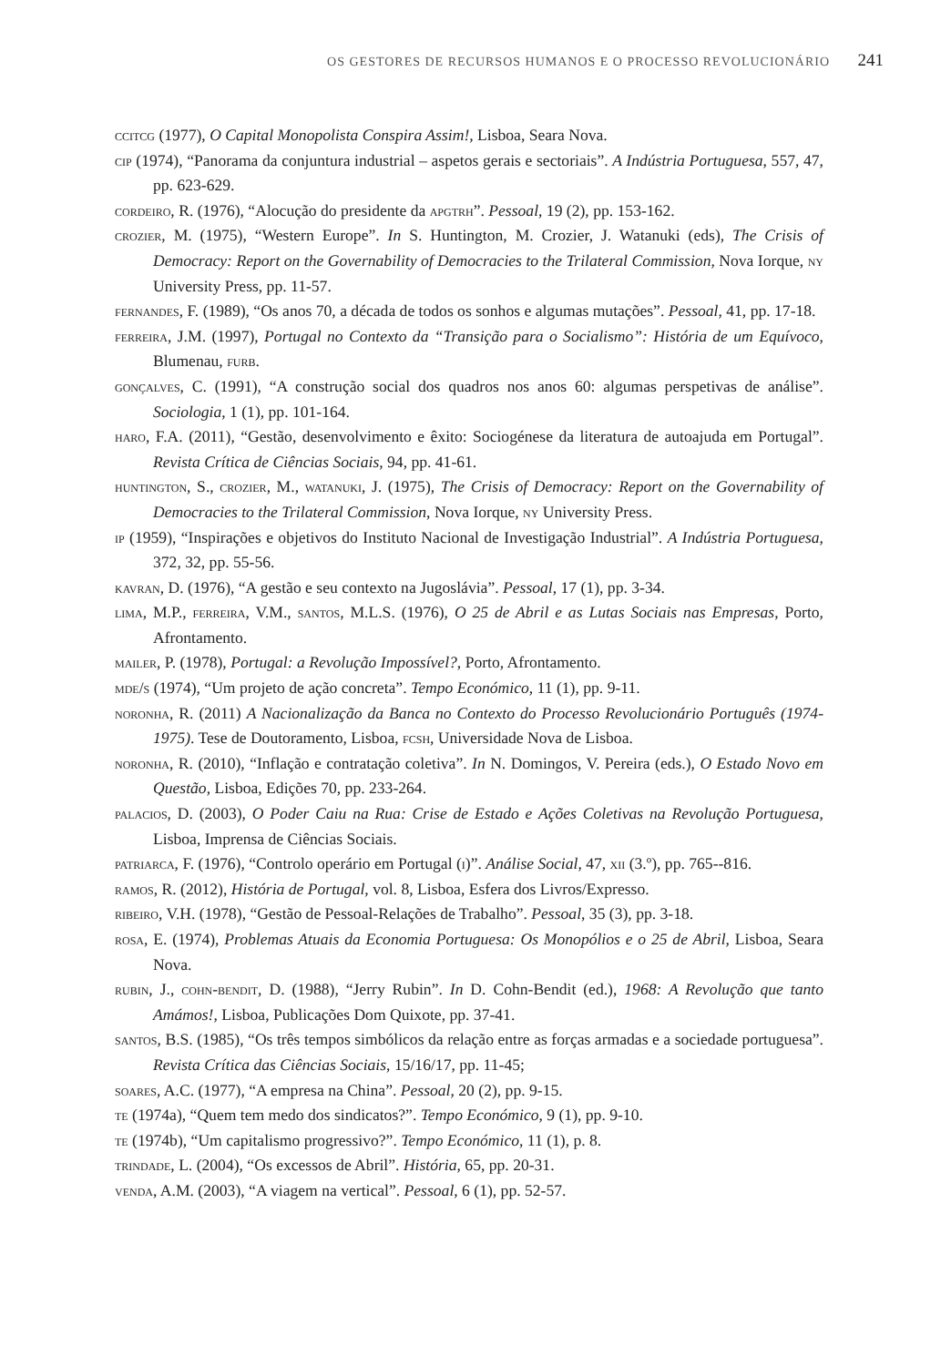OS GESTORES DE RECURSOS HUMANOS E O PROCESSO REVOLUCIONÁRIO 241
ccitcg (1977), O Capital Monopolista Conspira Assim!, Lisboa, Seara Nova.
cip (1974), “Panorama da conjuntura industrial – aspetos gerais e sectoriais”. A Indústria Portuguesa, 557, 47, pp. 623-629.
cordeiro, R. (1976), “Alocução do presidente da apgtrh”. Pessoal, 19 (2), pp. 153-162.
crozier, M. (1975), “Western Europe”. In S. Huntington, M. Crozier, J. Watanuki (eds), The Crisis of Democracy: Report on the Governability of Democracies to the Trilateral Commission, Nova Iorque, ny University Press, pp. 11-57.
fernandes, F. (1989), “Os anos 70, a década de todos os sonhos e algumas mutações”. Pessoal, 41, pp. 17-18.
ferreira, J.M. (1997), Portugal no Contexto da “Transição para o Socialismo”: História de um Equívoco, Blumenau, furb.
gonçalves, C. (1991), “A construção social dos quadros nos anos 60: algumas perspetivas de análise”. Sociologia, 1 (1), pp. 101-164.
haro, F.A. (2011), “Gestão, desenvolvimento e êxito: Sociogénese da literatura de autoajuda em Portugal”. Revista Crítica de Ciências Sociais, 94, pp. 41-61.
huntington, S., crozier, M., watanuki, J. (1975), The Crisis of Democracy: Report on the Governability of Democracies to the Trilateral Commission, Nova Iorque, ny University Press.
ip (1959), “Inspirações e objetivos do Instituto Nacional de Investigação Industrial”. A Indústria Portuguesa, 372, 32, pp. 55-56.
kavran, D. (1976), “A gestão e seu contexto na Jugoslávia”. Pessoal, 17 (1), pp. 3-34.
lima, M.P., ferreira, V.M., santos, M.L.S. (1976), O 25 de Abril e as Lutas Sociais nas Empresas, Porto, Afrontamento.
mailer, P. (1978), Portugal: a Revolução Impossível?, Porto, Afrontamento.
mde/s (1974), “Um projeto de ação concreta”. Tempo Económico, 11 (1), pp. 9-11.
noronha, R. (2011) A Nacionalização da Banca no Contexto do Processo Revolucionário Português (1974-1975). Tese de Doutoramento, Lisboa, fcsh, Universidade Nova de Lisboa.
noronha, R. (2010), “Inflação e contratação coletiva”. In N. Domingos, V. Pereira (eds.), O Estado Novo em Questão, Lisboa, Edições 70, pp. 233-264.
palacios, D. (2003), O Poder Caiu na Rua: Crise de Estado e Ações Coletivas na Revolução Portuguesa, Lisboa, Imprensa de Ciências Sociais.
patriarca, F. (1976), “Controlo operário em Portugal (i)”. Análise Social, 47, xii (3.º), pp. 765--816.
ramos, R. (2012), História de Portugal, vol. 8, Lisboa, Esfera dos Livros/Expresso.
ribeiro, V.H. (1978), “Gestão de Pessoal-Relações de Trabalho”. Pessoal, 35 (3), pp. 3-18.
rosa, E. (1974), Problemas Atuais da Economia Portuguesa: Os Monopólios e o 25 de Abril, Lisboa, Seara Nova.
rubin, J., cohn-bendit, D. (1988), “Jerry Rubin”. In D. Cohn-Bendit (ed.), 1968: A Revolução que tanto Amámos!, Lisboa, Publicações Dom Quixote, pp. 37-41.
santos, B.S. (1985), “Os três tempos simbólicos da relação entre as forças armadas e a sociedade portuguesa”. Revista Crítica das Ciências Sociais, 15/16/17, pp. 11-45;
soares, A.C. (1977), “A empresa na China”. Pessoal, 20 (2), pp. 9-15.
te (1974a), “Quem tem medo dos sindicatos?”. Tempo Económico, 9 (1), pp. 9-10.
te (1974b), “Um capitalismo progressivo?”. Tempo Económico, 11 (1), p. 8.
trindade, L. (2004), “Os excessos de Abril”. História, 65, pp. 20-31.
venda, A.M. (2003), “A viagem na vertical”. Pessoal, 6 (1), pp. 52-57.